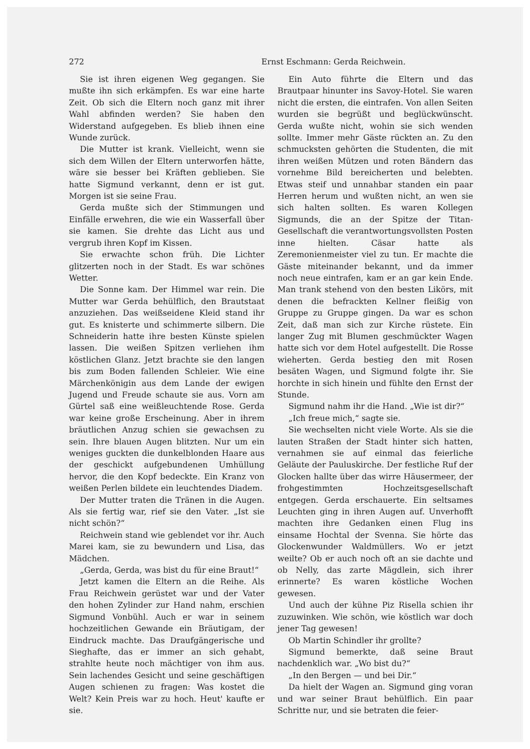272 Ernst Eschmann: Gerda Reichwein.
Sie ist ihren eigenen Weg gegangen. Sie mußte ihn sich erkämpfen. Es war eine harte Zeit. Ob sich die Eltern noch ganz mit ihrer Wahl abfinden werden? Sie haben den Widerstand aufgegeben. Es blieb ihnen eine Wunde zurück.
Die Mutter ist krank. Vielleicht, wenn sie sich dem Willen der Eltern unterworfen hätte, wäre sie besser bei Kräften geblieben. Sie hatte Sigmund verkannt, denn er ist gut. Morgen ist sie seine Frau.
Gerda mußte sich der Stimmungen und Einfälle erwehren, die wie ein Wasserfall über sie kamen. Sie drehte das Licht aus und vergrub ihren Kopf im Kissen.
Sie erwachte schon früh. Die Lichter glitzerten noch in der Stadt. Es war schönes Wetter.
Die Sonne kam. Der Himmel war rein. Die Mutter war Gerda behülflich, den Brautstaat anzuziehen. Das weißseidene Kleid stand ihr gut. Es knisterte und schimmerte silbern. Die Schneiderin hatte ihre besten Künste spielen lassen. Die weißen Spitzen verliehen ihm köstlichen Glanz. Jetzt brachte sie den langen bis zum Boden fallenden Schleier. Wie eine Märchenkönigin aus dem Lande der ewigen Jugend und Freude schaute sie aus. Vorn am Gürtel saß eine weißleuchtende Rose. Gerda war keine große Erscheinung. Aber in ihrem bräutlichen Anzug schien sie gewachsen zu sein. Ihre blauen Augen blitzten. Nur um ein weniges guckten die dunkelblonden Haare aus der geschickt aufgebundenen Umhüllung hervor, die den Kopf bedeckte. Ein Kranz von weißen Perlen bildete ein leuchtendes Diadem.
Der Mutter traten die Tränen in die Augen. Als sie fertig war, rief sie den Vater. „Ist sie nicht schön?“
Reichwein stand wie geblendet vor ihr. Auch Marei kam, sie zu bewundern und Lisa, das Mädchen.
„Gerda, Gerda, was bist du für eine Braut!“
Jetzt kamen die Eltern an die Reihe. Als Frau Reichwein gerüstet war und der Vater den hohen Zylinder zur Hand nahm, erschien Sigmund Vonbühl. Auch er war in seinem hochzeitlichen Gewande ein Bräutigam, der Eindruck machte. Das Draufgängerische und Sieghafte, das er immer an sich gehabt, strahlte heute noch mächtiger von ihm aus. Sein lachendes Gesicht und seine geschäftigen Augen schienen zu fragen: Was kostet die Welt? Kein Preis war zu hoch. Heut' kaufte er sie.
Ein Auto führte die Eltern und das Brautpaar hinunter ins Savoy-Hotel. Sie waren nicht die ersten, die eintrafen. Von allen Seiten wurden sie begrüßt und beglückwünscht. Gerda wußte nicht, wohin sie sich wenden sollte. Immer mehr Gäste rückten an. Zu den schmucksten gehörten die Studenten, die mit ihren weißen Mützen und roten Bändern das vornehme Bild bereicherten und belebten. Etwas steif und unnahbar standen ein paar Herren herum und wußten nicht, an wen sie sich halten sollten. Es waren Kollegen Sigmunds, die an der Spitze der Titan-Gesellschaft die verantwortungsvollsten Posten inne hielten. Cäsar hatte als Zeremonienmeister viel zu tun. Er machte die Gäste miteinander bekannt, und da immer noch neue eintrafen, kam er an gar kein Ende. Man trank stehend von den besten Likörs, mit denen die befrackten Kellner fleißig von Gruppe zu Gruppe gingen. Da war es schon Zeit, daß man sich zur Kirche rüstete. Ein langer Zug mit Blumen geschmückter Wagen hatte sich vor dem Hotel aufgestellt. Die Rosse wieherten. Gerda bestieg den mit Rosen besäten Wagen, und Sigmund folgte ihr. Sie horchte in sich hinein und fühlte den Ernst der Stunde.
Sigmund nahm ihr die Hand. „Wie ist dir?“
„Ich freue mich,“ sagte sie.
Sie wechselten nicht viele Worte. Als sie die lauten Straßen der Stadt hinter sich hatten, vernahmen sie auf einmal das feierliche Geläute der Pauluskirche. Der festliche Ruf der Glocken hallte über das wirre Häusermeer, der frohgestimmten Hochzeitsgesellschaft entgegen. Gerda erschauerte. Ein seltsames Leuchten ging in ihren Augen auf. Unverhofft machten ihre Gedanken einen Flug ins einsame Hochtal der Svenna. Sie hörte das Glockenwunder Waldmüllers. Wo er jetzt weilte? Ob er auch noch oft an sie dachte und ob Nelly, das zarte Mägdlein, sich ihrer erinnerte? Es waren köstliche Wochen gewesen.
Und auch der kühne Piz Risella schien ihr zuzuwinken. Wie schön, wie köstlich war doch jener Tag gewesen!
Ob Martin Schindler ihr grollte?
Sigmund bemerkte, daß seine Braut nachdenklich war. „Wo bist du?“
„In den Bergen — und bei Dir.“
Da hielt der Wagen an. Sigmund ging voran und war seiner Braut behülflich. Ein paar Schritte nur, und sie betraten die feier-